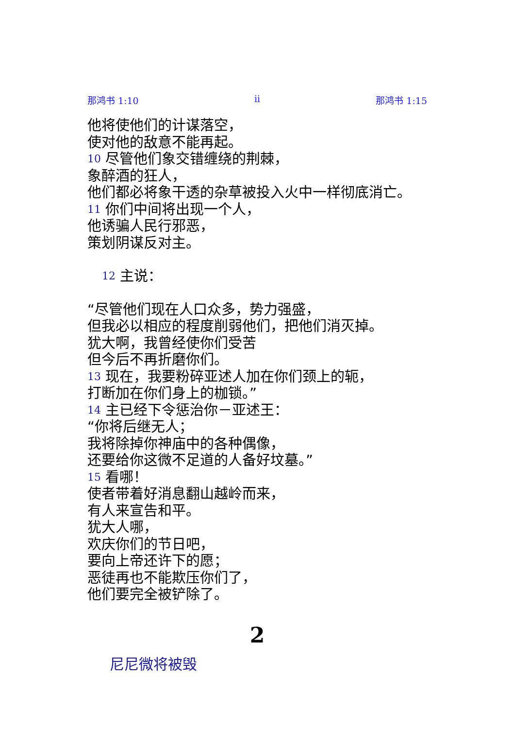那鸿书 1:10 ii 那鸿书 1:15
他将使他们的计谋落空，
使对他的敌意不能再起。
10 尽管他们象交错缠绕的荆棘，
象醉酒的狂人，
他们都必将象干透的杂草被投入火中一样彻底消亡。
11 你们中间将出现一个人，
他诱骗人民行邪恶，
策划阴谋反对主。
12 主说：
“尽管他们现在人口众多，势力强盛，
但我必以相应的程度削弱他们，把他们消灭掉。
犹大啊，我曾经使你们受苦
但今后不再折磨你们。
13 现在，我要粉碎亚述人加在你们颈上的轭，
打断加在你们身上的枷锁。”
14 主已经下令惩治你－亚述王：
“你将后继无人；
我将除掉你神庙中的各种偶像，
还要给你这微不足道的人备好坟墓。”
15 看哪！
使者带着好消息翻山越岭而来，
有人来宣告和平。
犹大人哪，
欢庆你们的节日吧，
要向上帝还许下的愿；
恶徒再也不能欺压你们了，
他们要完全被铲除了。
2
尼尼微将被毁